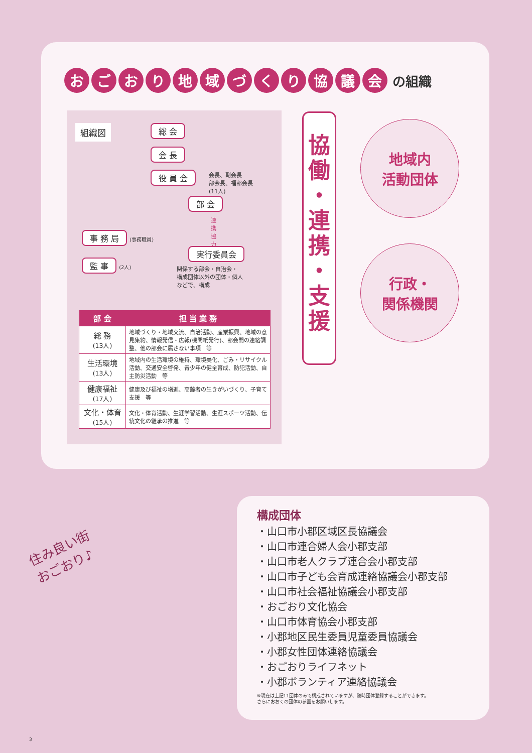おごおり地域づくり協議会 の組織
組織図 総 会
会 長
役 員 会
会長、副会長
部会長、福部会長
(11人)
部 会
連携協力
実行委員会
事 務 局 (事務職員)
監 事 (2人)
関係する部会・自治会・
構成団体以外の団体・個人
などで、構成
| 部 会 | 担 当 業 務 |
| --- | --- |
| 総 務 (13人) | 地域づくり・地域交流、自治活動、産業振興、地域の意見集約、情報発信・広報(機関紙発行)、部会間の連絡調整、他の部会に属さない事項 等 |
| 生活環境 (13人) | 地域内の生活環境の維持、環境美化、ごみ・リサイクル活動、交通安全啓発、青少年の健全育成、防犯活動、自主防災活動 等 |
| 健康福祉 (17人) | 健康及び福祉の増進、高齢者の生きがいづくり、子育て支援 等 |
| 文化・体育 (15人) | 文化・体育活動、生涯学習活動、生涯スポーツ活動、伝統文化の継承の推進 等 |
協
働
・
連
携
・
支
援
地域内
活動団体
行政・
関係機関
住み良い街
おごおり♪
構成団体
・山口市小郡区域区長協議会
・山口市連合婦人会小郡支部
・山口市老人クラブ連合会小郡支部
・山口市子ども会育成連絡協議会小郡支部
・山口市社会福祉協議会小郡支部
・おごおり文化協会
・山口市体育協会小郡支部
・小郡地区民生委員児童委員協議会
・小郡女性団体連絡協議会
・おごおりライフネット
・小郡ボランティア連絡協議会
※現在は上記11団体のみで構成されていますが、随時団体登録することができます。
さらにおおくの団体の参画をお願いします。
3